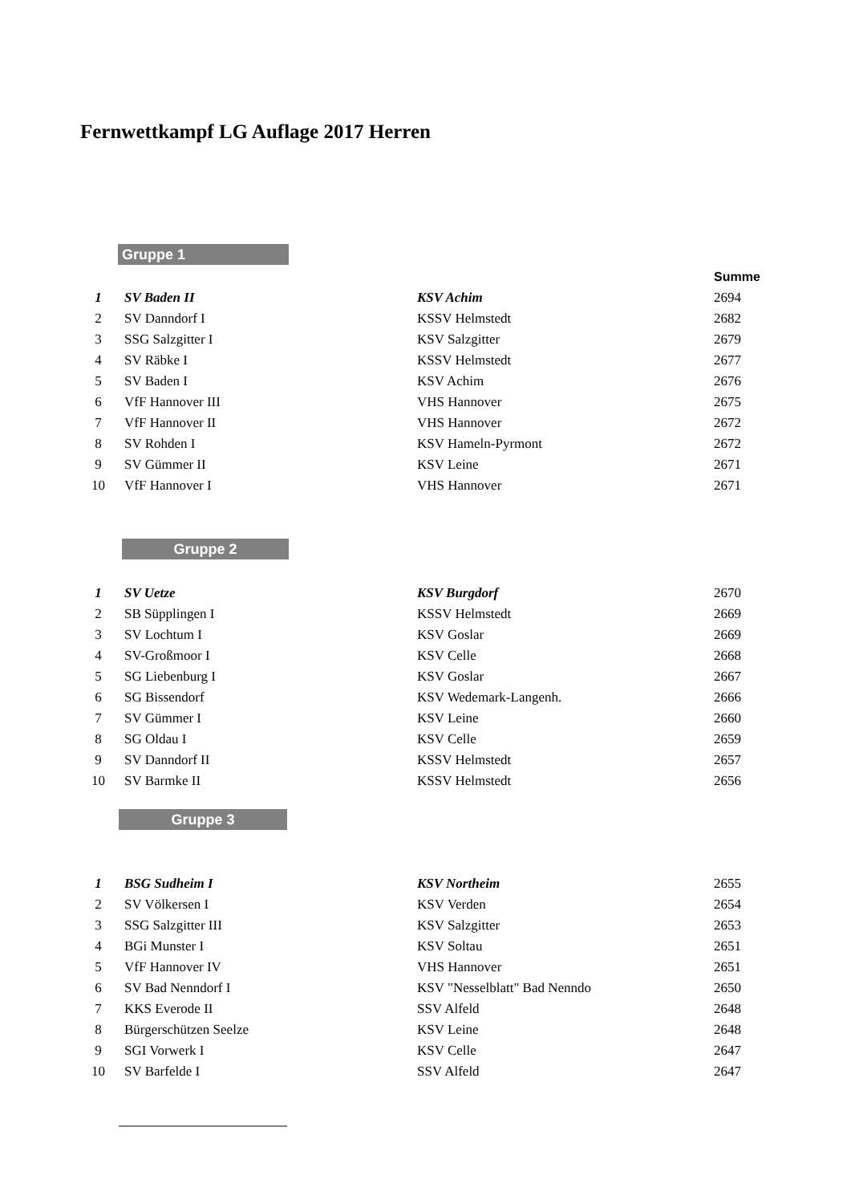Fernwettkampf LG Auflage 2017 Herren
Gruppe 1
Summe
| 1 | SV Baden II | KSV Achim | 2694 |
| 2 | SV Danndorf I | KSSV Helmstedt | 2682 |
| 3 | SSG Salzgitter I | KSV Salzgitter | 2679 |
| 4 | SV Räbke I | KSSV Helmstedt | 2677 |
| 5 | SV Baden I | KSV Achim | 2676 |
| 6 | VfF Hannover III | VHS Hannover | 2675 |
| 7 | VfF Hannover II | VHS Hannover | 2672 |
| 8 | SV Rohden I | KSV Hameln-Pyrmont | 2672 |
| 9 | SV Gümmer II | KSV Leine | 2671 |
| 10 | VfF Hannover I | VHS Hannover | 2671 |
Gruppe 2
| 1 | SV Uetze | KSV Burgdorf | 2670 |
| 2 | SB Süpplingen I | KSSV Helmstedt | 2669 |
| 3 | SV Lochtum I | KSV Goslar | 2669 |
| 4 | SV-Großmoor I | KSV Celle | 2668 |
| 5 | SG Liebenburg I | KSV Goslar | 2667 |
| 6 | SG Bissendorf | KSV Wedemark-Langenh. | 2666 |
| 7 | SV Gümmer I | KSV Leine | 2660 |
| 8 | SG Oldau I | KSV Celle | 2659 |
| 9 | SV Danndorf II | KSSV Helmstedt | 2657 |
| 10 | SV Barmke II | KSSV Helmstedt | 2656 |
Gruppe 3
| 1 | BSG Sudheim I | KSV Northeim | 2655 |
| 2 | SV Völkersen I | KSV Verden | 2654 |
| 3 | SSG Salzgitter III | KSV Salzgitter | 2653 |
| 4 | BGi Munster I | KSV Soltau | 2651 |
| 5 | VfF Hannover IV | VHS Hannover | 2651 |
| 6 | SV Bad Nenndorf I | KSV "Nesselblatt" Bad Nenndo | 2650 |
| 7 | KKS Everode II | SSV Alfeld | 2648 |
| 8 | Bürgerschützen Seelze | KSV Leine | 2648 |
| 9 | SGI Vorwerk I | KSV Celle | 2647 |
| 10 | SV Barfelde I | SSV Alfeld | 2647 |